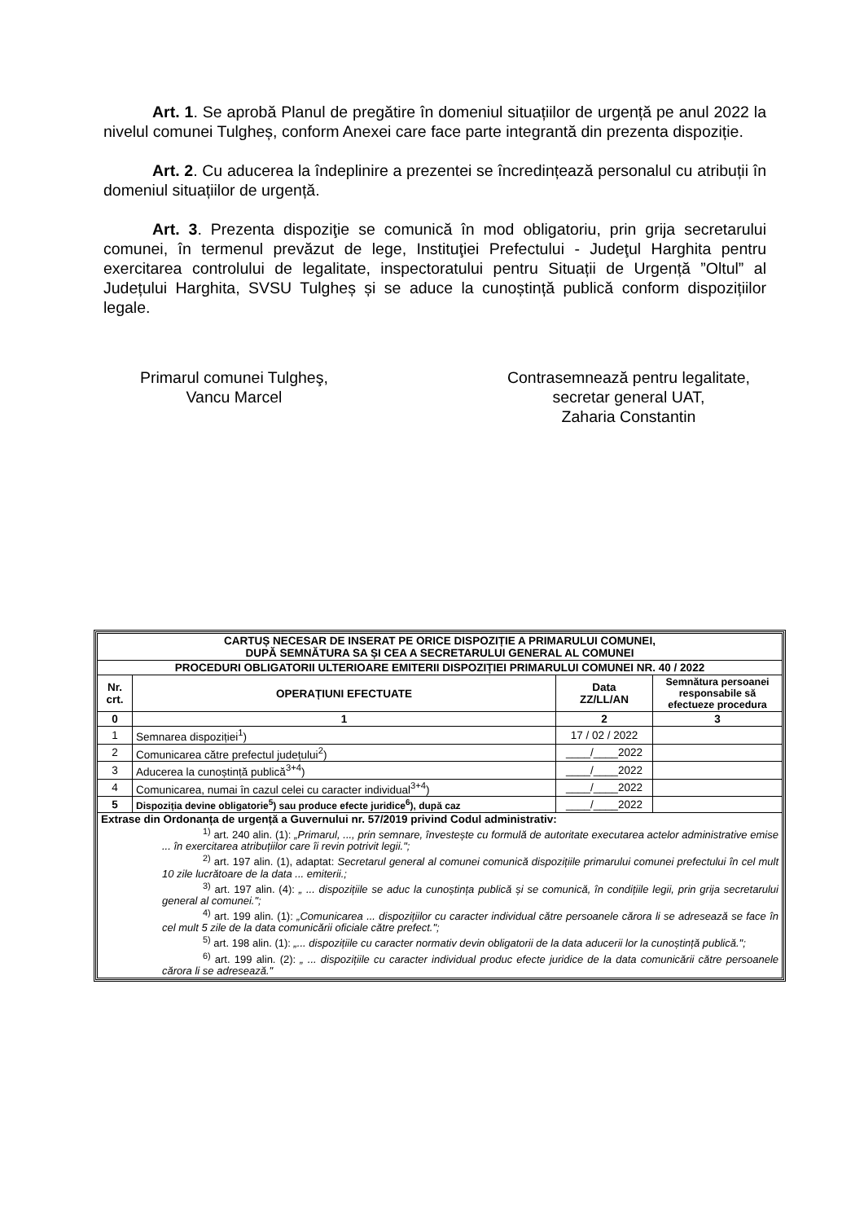Art. 1. Se aprobă Planul de pregătire în domeniul situațiilor de urgență pe anul 2022 la nivelul comunei Tulgheș, conform Anexei care face parte integrantă din prezenta dispoziție.
Art. 2. Cu aducerea la îndeplinire a prezentei se încredințează personalul cu atribuții în domeniul situațiilor de urgență.
Art. 3. Prezenta dispoziţie se comunică în mod obligatoriu, prin grija secretarului comunei, în termenul prevăzut de lege, Instituţiei Prefectului - Judeţul Harghita pentru exercitarea controlului de legalitate, inspectoratului pentru Situații de Urgență ”Oltul” al Județului Harghita, SVSU Tulgheș și se aduce la cunoștință publică conform dispozițiilor legale.
Primarul comunei Tulgheş,
Vancu Marcel
Contrasemnează pentru legalitate,
secretar general UAT,
Zaharia Constantin
| CARTUȘ NECESAR DE INSERAT PE ORICE DISPOZIȚIE A PRIMARULUI COMUNEI, DUPĂ SEMNĂTURA SA ȘI CEA A SECRETARULUI GENERAL AL COMUNEI | | | |
| --- | --- | --- | --- |
| PROCEDURI OBLIGATORII ULTERIOARE EMITERII DISPOZIȚIEI PRIMARULUI COMUNEI NR. 40 / 2022 | | | |
| Nr. crt. | OPERAȚIUNI EFECTUATE | Data ZZ/LL/AN | Semnătura persoanei responsabile să efectueze procedura |
| 0 | 1 | 2 | 3 |
| 1 | Semnarea dispoziției<sup>1</sup>) | 17 / 02 / 2022 | |
| 2 | Comunicarea către prefectul județului<sup>2</sup>) | ____/____2022 | |
| 3 | Aducerea la cunoștință publică<sup>3+4</sup>) | ____/____2022 | |
| 4 | Comunicarea, numai în cazul celei cu caracter individual<sup>3+4</sup>) | ____/____2022 | |
| 5 | Dispoziția devine obligatorie<sup>5</sup>) sau produce efecte juridice<sup>6</sup>), după caz | ____/____2022 | |
| Extrase din Ordonanța de urgență a Guvernului nr. 57/2019 privind Codul administrativ: <sup>1)</sup> art. 240 alin. (1): „Primarul, ..., prin semnare, învestește cu formulă de autoritate executarea actelor administrative emise ... în exercitarea atribuțiilor care îi revin potrivit legii."; <sup>2)</sup> art. 197 alin. (1), adaptat: Secretarul general al comunei comunică dispozițiile primarului comunei prefectului în cel mult 10 zile lucrătoare de la data ... emiterii.; <sup>3)</sup> art. 197 alin. (4): „ ... dispozițiile se aduc la cunoștința publică și se comunică, în condițiile legii, prin grija secretarului general al comunei."; <sup>4)</sup> art. 199 alin. (1): „Comunicarea ... dispozițiilor cu caracter individual către persoanele cărora li se adresează se face în cel mult 5 zile de la data comunicării oficiale către prefect."; <sup>5)</sup> art. 198 alin. (1): „... dispozițiile cu caracter normativ devin obligatorii de la data aducerii lor la cunoștință publică."; <sup>6)</sup> art. 199 alin. (2): „ ... dispozițiile cu caracter individual produc efecte juridice de la data comunicării către persoanele cărora li se adresează." | | | |